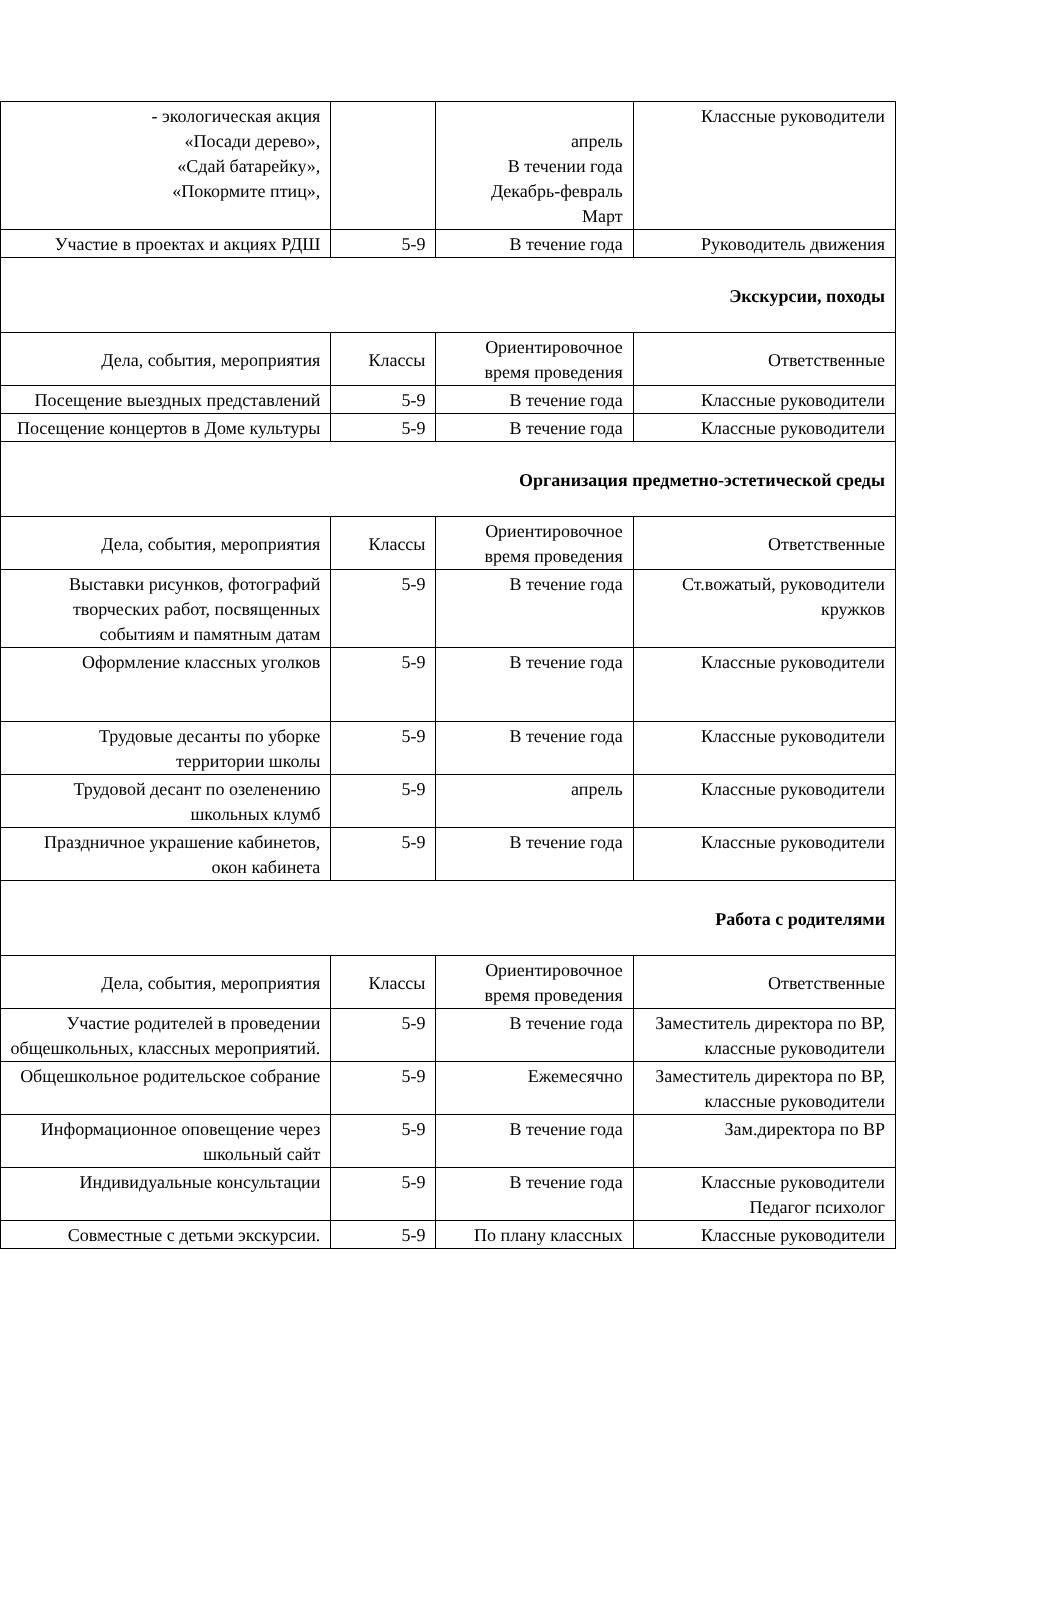| - экологическая акция «Посади дерево», «Сдай батарейку», «Покормите птиц», | | апрель В течении года Декабрь-февраль Март | Классные руководители |
| Участие в проектах и акциях РДШ | 5-9 | В течение года | Руководитель движения |
| Экскурсии, походы | | | |
| Дела, события, мероприятия | Классы | Ориентировочное время проведения | Ответственные |
| Посещение выездных представлений | 5-9 | В течение года | Классные руководители |
| Посещение концертов в Доме культуры | 5-9 | В течение года | Классные руководители |
| Организация предметно-эстетической среды | | | |
| Дела, события, мероприятия | Классы | Ориентировочное время проведения | Ответственные |
| Выставки рисунков, фотографий творческих работ, посвященных событиям и памятным датам | 5-9 | В течение года | Ст.вожатый, руководители кружков |
| Оформление классных уголков | 5-9 | В течение года | Классные руководители |
| Трудовые десанты по уборке территории школы | 5-9 | В течение года | Классные руководители |
| Трудовой десант по озеленению школьных клумб | 5-9 | апрель | Классные руководители |
| Праздничное украшение кабинетов, окон кабинета | 5-9 | В течение года | Классные руководители |
| Работа с родителями | | | |
| Дела, события, мероприятия | Классы | Ориентировочное время проведения | Ответственные |
| Участие родителей в проведении общешкольных, классных мероприятий. | 5-9 | В течение года | Заместитель директора по ВР, классные руководители |
| Общешкольное родительское собрание | 5-9 | Ежемесячно | Заместитель директора по ВР, классные руководители |
| Информационное оповещение через школьный сайт | 5-9 | В течение года | Зам.директора по ВР |
| Индивидуальные консультации | 5-9 | В течение года | Классные руководители Педагог психолог |
| Совместные с детьми экскурсии. | 5-9 | По плану классных | Классные руководители |